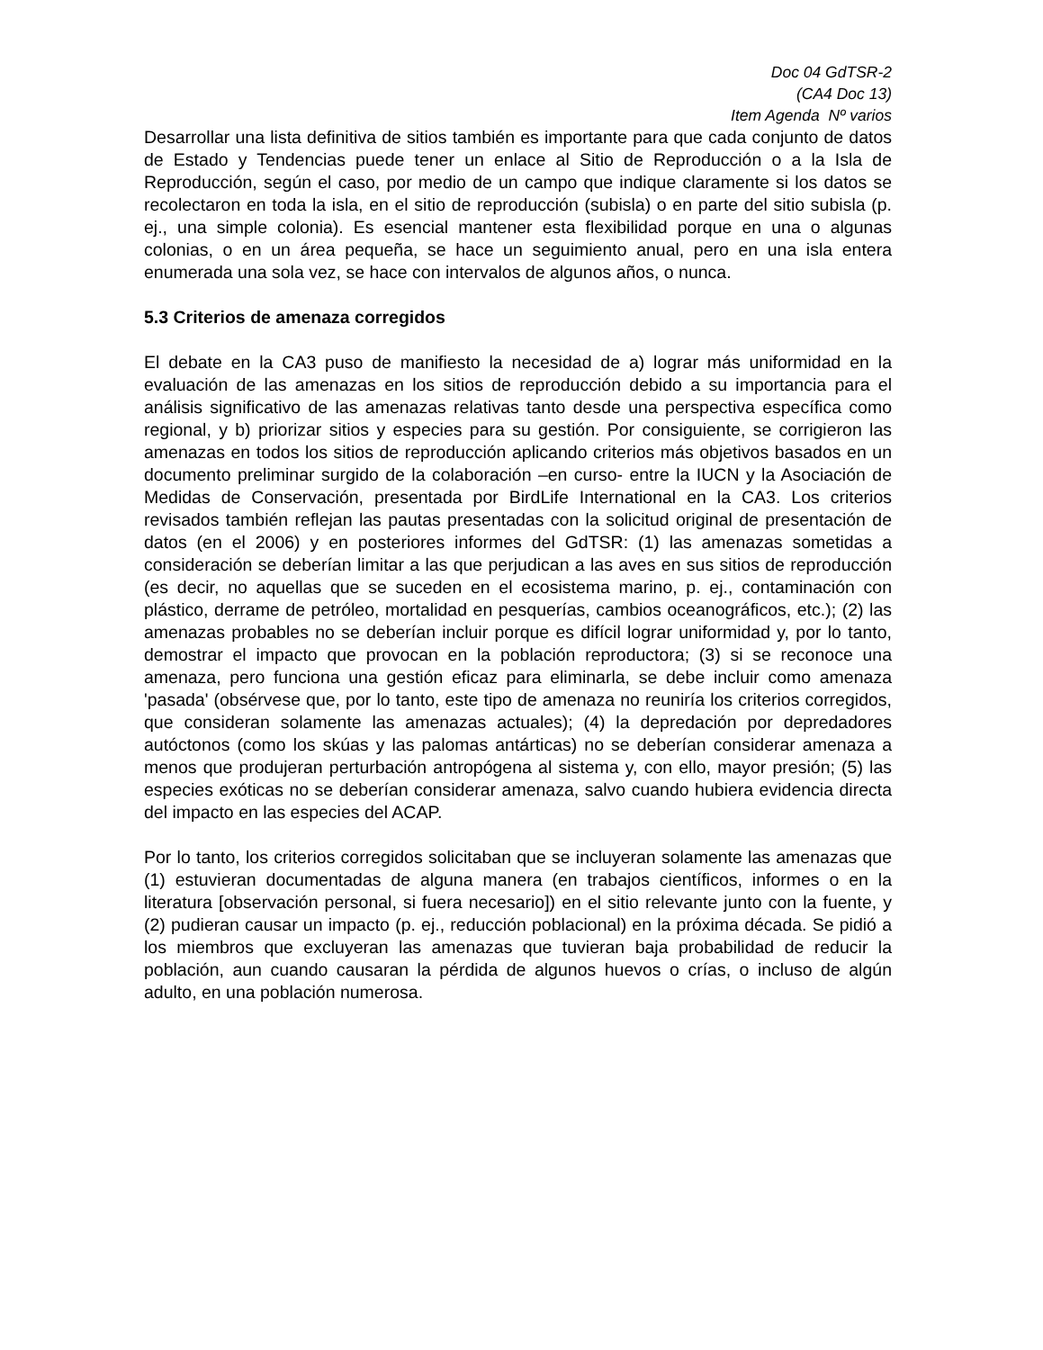Doc 04 GdTSR-2
(CA4 Doc 13)
Item Agenda Nº varios
Desarrollar una lista definitiva de sitios también es importante para que cada conjunto de datos de Estado y Tendencias puede tener un enlace al Sitio de Reproducción o a la Isla de Reproducción, según el caso, por medio de un campo que indique claramente si los datos se recolectaron en toda la isla, en el sitio de reproducción (subisla) o en parte del sitio subisla (p. ej., una simple colonia). Es esencial mantener esta flexibilidad porque en una o algunas colonias, o en un área pequeña, se hace un seguimiento anual, pero en una isla entera enumerada una sola vez, se hace con intervalos de algunos años, o nunca.
5.3 Criterios de amenaza corregidos
El debate en la CA3 puso de manifiesto la necesidad de a) lograr más uniformidad en la evaluación de las amenazas en los sitios de reproducción debido a su importancia para el análisis significativo de las amenazas relativas tanto desde una perspectiva específica como regional, y b) priorizar sitios y especies para su gestión. Por consiguiente, se corrigieron las amenazas en todos los sitios de reproducción aplicando criterios más objetivos basados en un documento preliminar surgido de la colaboración –en curso- entre la IUCN y la Asociación de Medidas de Conservación, presentada por BirdLife International en la CA3. Los criterios revisados también reflejan las pautas presentadas con la solicitud original de presentación de datos (en el 2006) y en posteriores informes del GdTSR: (1) las amenazas sometidas a consideración se deberían limitar a las que perjudican a las aves en sus sitios de reproducción (es decir, no aquellas que se suceden en el ecosistema marino, p. ej., contaminación con plástico, derrame de petróleo, mortalidad en pesquerías, cambios oceanográficos, etc.); (2) las amenazas probables no se deberían incluir porque es difícil lograr uniformidad y, por lo tanto, demostrar el impacto que provocan en la población reproductora; (3) si se reconoce una amenaza, pero funciona una gestión eficaz para eliminarla, se debe incluir como amenaza 'pasada' (obsérvese que, por lo tanto, este tipo de amenaza no reuniría los criterios corregidos, que consideran solamente las amenazas actuales); (4) la depredación por depredadores autóctonos (como los skúas y las palomas antárticas) no se deberían considerar amenaza a menos que produjeran perturbación antropógena al sistema y, con ello, mayor presión; (5) las especies exóticas no se deberían considerar amenaza, salvo cuando hubiera evidencia directa del impacto en las especies del ACAP.
Por lo tanto, los criterios corregidos solicitaban que se incluyeran solamente las amenazas que (1) estuvieran documentadas de alguna manera (en trabajos científicos, informes o en la literatura [observación personal, si fuera necesario]) en el sitio relevante junto con la fuente, y (2) pudieran causar un impacto (p. ej., reducción poblacional) en la próxima década. Se pidió a los miembros que excluyeran las amenazas que tuvieran baja probabilidad de reducir la población, aun cuando causaran la pérdida de algunos huevos o crías, o incluso de algún adulto, en una población numerosa.